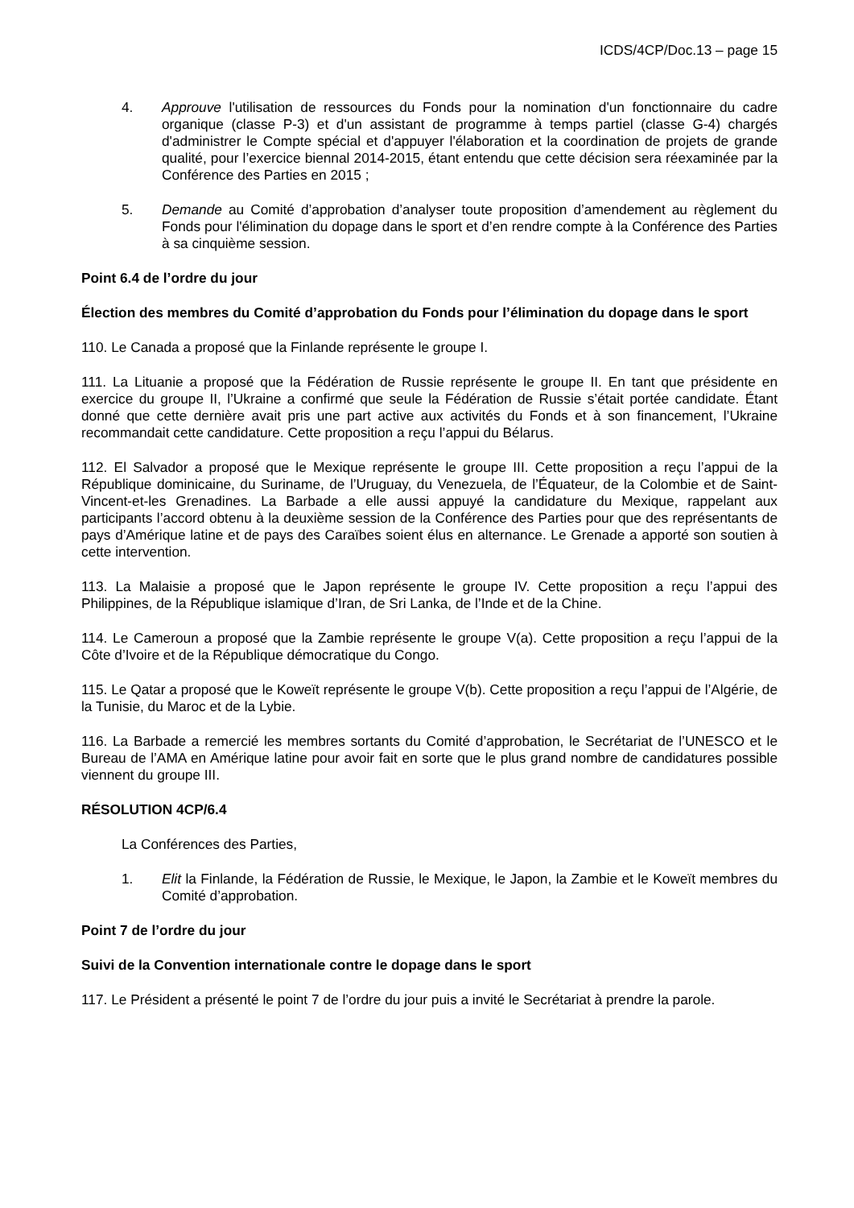ICDS/4CP/Doc.13 – page 15
4. Approuve l'utilisation de ressources du Fonds pour la nomination d'un fonctionnaire du cadre organique (classe P-3) et d'un assistant de programme à temps partiel (classe G-4) chargés d'administrer le Compte spécial et d'appuyer l'élaboration et la coordination de projets de grande qualité, pour l’exercice biennal 2014-2015, étant entendu que cette décision sera réexaminée par la Conférence des Parties en 2015 ;
5. Demande au Comité d’approbation d’analyser toute proposition d’amendement au règlement du Fonds pour l'élimination du dopage dans le sport et d’en rendre compte à la Conférence des Parties à sa cinquième session.
Point 6.4 de l’ordre du jour
Élection des membres du Comité d’approbation du Fonds pour l’élimination du dopage dans le sport
110. Le Canada a proposé que la Finlande représente le groupe I.
111. La Lituanie a proposé que la Fédération de Russie représente le groupe II. En tant que présidente en exercice du groupe II, l’Ukraine a confirmé que seule la Fédération de Russie s’était portée candidate. Étant donné que cette dernière avait pris une part active aux activités du Fonds et à son financement, l’Ukraine recommandait cette candidature. Cette proposition a reçu l’appui du Bélarus.
112. El Salvador a proposé que le Mexique représente le groupe III. Cette proposition a reçu l’appui de la République dominicaine, du Suriname, de l’Uruguay, du Venezuela, de l’Équateur, de la Colombie et de Saint-Vincent-et-les Grenadines. La Barbade a elle aussi appuyé la candidature du Mexique, rappelant aux participants l’accord obtenu à la deuxième session de la Conférence des Parties pour que des représentants de pays d’Amérique latine et de pays des Caraïbes soient élus en alternance. Le Grenade a apporté son soutien à cette intervention.
113. La Malaisie a proposé que le Japon représente le groupe IV. Cette proposition a reçu l’appui des Philippines, de la République islamique d’Iran, de Sri Lanka, de l’Inde et de la Chine.
114. Le Cameroun a proposé que la Zambie représente le groupe V(a). Cette proposition a reçu l’appui de la Côte d’Ivoire et de la République démocratique du Congo.
115. Le Qatar a proposé que le Koweït représente le groupe V(b). Cette proposition a reçu l’appui de l’Algérie, de la Tunisie, du Maroc et de la Lybie.
116. La Barbade a remercié les membres sortants du Comité d’approbation, le Secrétariat de l’UNESCO et le Bureau de l’AMA en Amérique latine pour avoir fait en sorte que le plus grand nombre de candidatures possible viennent du groupe III.
RÉSOLUTION 4CP/6.4
La Conférences des Parties,
1. Elit la Finlande, la Fédération de Russie, le Mexique, le Japon, la Zambie et le Koweït membres du Comité d’approbation.
Point 7 de l’ordre du jour
Suivi de la Convention internationale contre le dopage dans le sport
117. Le Président a présenté le point 7 de l’ordre du jour puis a invité le Secrétariat à prendre la parole.